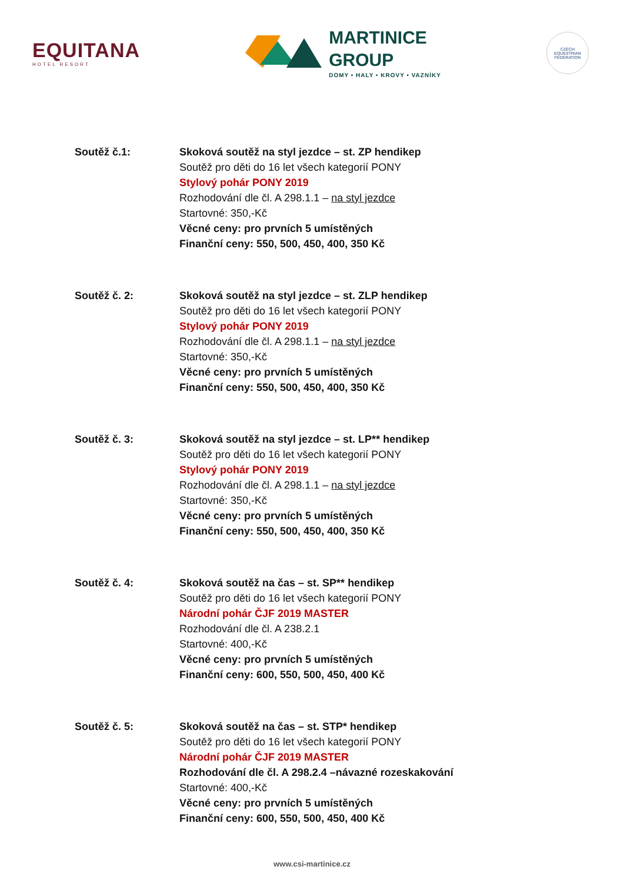EQUITANA
HOTEL RESORT
MARTINICE
GROUP
DOMY • HALY • KROVY • VAZNÍKY
CZECH EQUESTRIAN FEDERATION
Soutěž č.1: Skoková soutěž na styl jezdce – st. ZP hendikep
Soutěž pro děti do 16 let všech kategorií PONY
Stylový pohár PONY 2019
Rozhodování dle čl. A 298.1.1 – na styl jezdce
Startovné: 350,-Kč
Věcné ceny: pro prvních 5 umístěných
Finanční ceny: 550, 500, 450, 400, 350 Kč
Soutěž č. 2: Skoková soutěž na styl jezdce – st. ZLP hendikep
Soutěž pro děti do 16 let všech kategorií PONY
Stylový pohár PONY 2019
Rozhodování dle čl. A 298.1.1 – na styl jezdce
Startovné: 350,-Kč
Věcné ceny: pro prvních 5 umístěných
Finanční ceny: 550, 500, 450, 400, 350 Kč
Soutěž č. 3: Skoková soutěž na styl jezdce – st. LP** hendikep
Soutěž pro děti do 16 let všech kategorií PONY
Stylový pohár PONY 2019
Rozhodování dle čl. A 298.1.1 – na styl jezdce
Startovné: 350,-Kč
Věcné ceny: pro prvních 5 umístěných
Finanční ceny: 550, 500, 450, 400, 350 Kč
Soutěž č. 4: Skoková soutěž na čas – st. SP** hendikep
Soutěž pro děti do 16 let všech kategorií PONY
Národní pohár ČJF 2019 MASTER
Rozhodování dle čl. A 238.2.1
Startovné: 400,-Kč
Věcné ceny: pro prvních 5 umístěných
Finanční ceny: 600, 550, 500, 450, 400 Kč
Soutěž č. 5: Skoková soutěž na čas – st. STP* hendikep
Soutěž pro děti do 16 let všech kategorií PONY
Národní pohár ČJF 2019 MASTER
Rozhodování dle čl. A 298.2.4 –návazné rozeskakování
Startovné: 400,-Kč
Věcné ceny: pro prvních 5 umístěných
Finanční ceny: 600, 550, 500, 450, 400 Kč
www.csi-martinice.cz